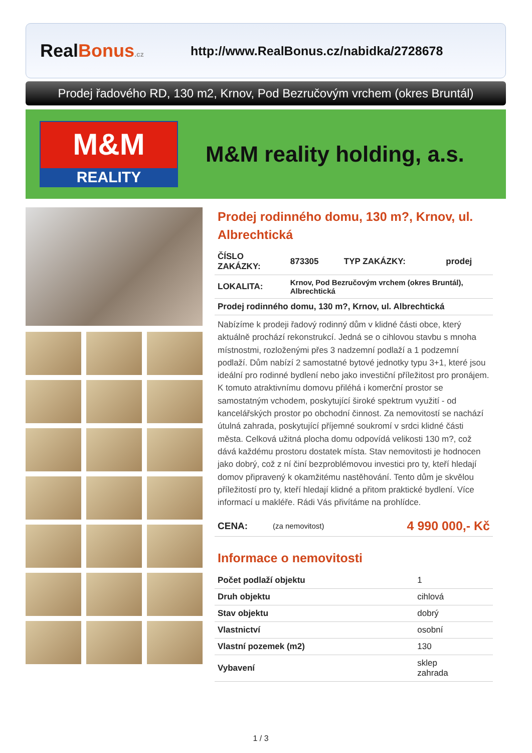Real Bonus.cz
http://www.RealBonus.cz/nabidka/2728678
Prodej řadového RD, 130 m2, Krnov, Pod Bezručovým vrchem (okres Bruntál)
M&M
REALITY
M&M reality holding, a.s.
Prodej rodinného domu, 130 m?, Krnov, ul. Albrechtická
| ČÍSLO ZAKÁZKY: | 873305 | TYP ZAKÁZKY: | prodej |
| LOKALITA: | Krnov, Pod Bezručovým vrchem (okres Bruntál), Albrechtická | | |
| Prodej rodinného domu, 130 m?, Krnov, ul. Albrechtická | | | |
Nabízíme k prodeji řadový rodinný dům v klidné části obce, který aktuálně prochází rekonstrukcí. Jedná se o cihlovou stavbu s mnoha místnostmi, rozloženými přes 3 nadzemní podlaží a 1 podzemní podlaží. Dům nabízí 2 samostatné bytové jednotky typu 3+1, které jsou ideální pro rodinné bydlení nebo jako investiční příležitost pro pronájem. K tomuto atraktivnímu domovu přiléhá i komerční prostor se samostatným vchodem, poskytující široké spektrum využití - od kancelářských prostor po obchodní činnost. Za nemovitostí se nachází útulná zahrada, poskytující příjemné soukromí v srdci klidné části města. Celková užitná plocha domu odpovídá velikosti 130 m?, což dává každému prostoru dostatek místa. Stav nemovitosti je hodnocen jako dobrý, což z ní činí bezproblémovou investici pro ty, kteří hledají domov připravený k okamžitému nastěhování. Tento dům je skvělou příležitostí pro ty, kteří hledají klidné a přitom praktické bydlení. Více informací u makléře. Rádi Vás přivítáme na prohlídce.
| CENA: | (za nemovitost) | 4 990 000,- Kč |
Informace o nemovitosti
| Počet podlaží objektu | 1 |
| Druh objektu | cihlová |
| Stav objektu | dobrý |
| Vlastnictví | osobní |
| Vlastní pozemek (m2) | 130 |
| Vybavení | sklep zahrada |
1 / 3